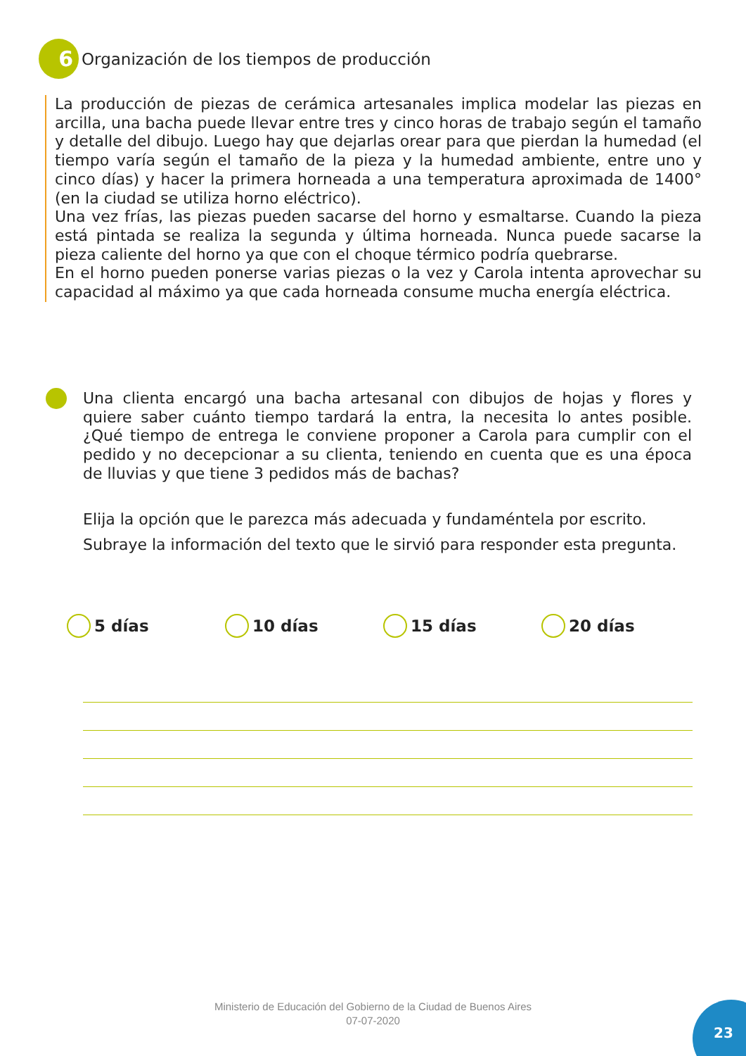6
Organización de los tiempos de producción
La producción de piezas de cerámica artesanales implica modelar las piezas en arcilla, una bacha puede llevar entre tres y cinco horas de trabajo según el tamaño y detalle del dibujo. Luego hay que dejarlas orear para que pierdan la humedad (el tiempo varía según el tamaño de la pieza y la humedad ambiente, entre uno y cinco días) y hacer la primera horneada a una temperatura aproximada de 1400° (en la ciudad se utiliza horno eléctrico).
Una vez frías, las piezas pueden sacarse del horno y esmaltarse. Cuando la pieza está pintada se realiza la segunda y última horneada. Nunca puede sacarse la pieza caliente del horno ya que con el choque térmico podría quebrarse.
En el horno pueden ponerse varias piezas o la vez y Carola intenta aprovechar su capacidad al máximo ya que cada horneada consume mucha energía eléctrica.
Una clienta encargó una bacha artesanal con dibujos de hojas y flores y quiere saber cuánto tiempo tardará la entra, la necesita lo antes posible. ¿Qué tiempo de entrega le conviene proponer a Carola para cumplir con el pedido y no decepcionar a su clienta, teniendo en cuenta que es una época de lluvias y que tiene 3 pedidos más de bachas?
Elija la opción que le parezca más adecuada y fundaméntela por escrito.
Subraye la información del texto que le sirvió para responder esta pregunta.
5 días 10 días 15 días 20 días
Ministerio de Educación del Gobierno de la Ciudad de Buenos Aires
07-07-2020
23